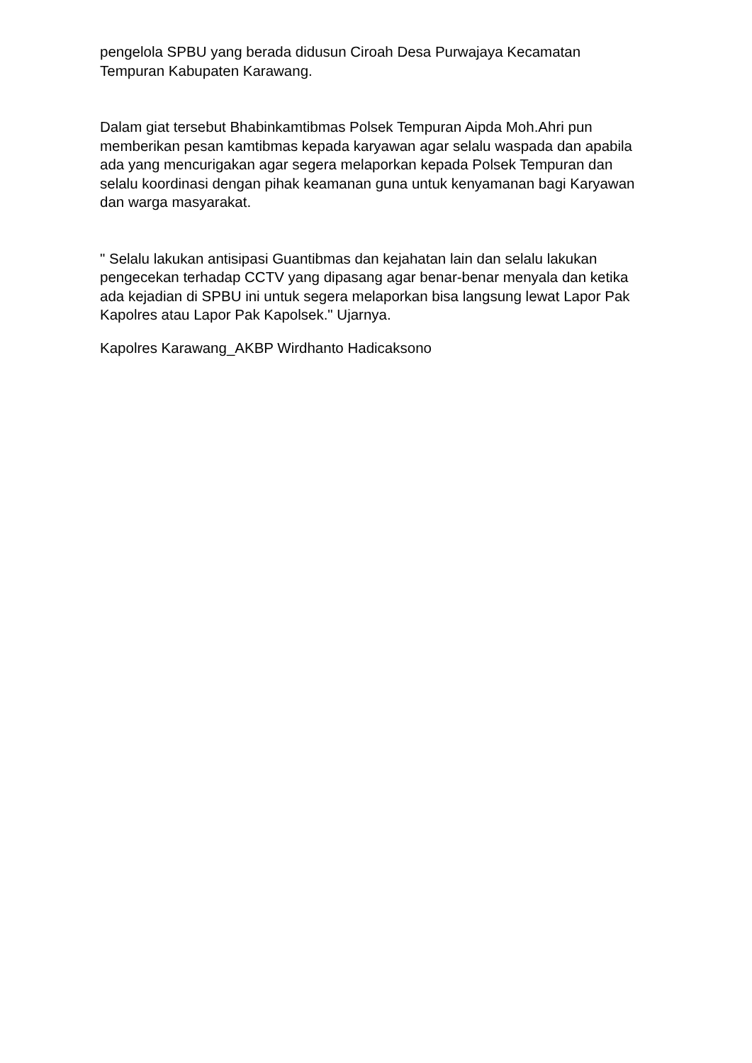pengelola SPBU yang berada didusun Ciroah Desa Purwajaya Kecamatan Tempuran Kabupaten Karawang.
Dalam giat tersebut Bhabinkamtibmas Polsek Tempuran Aipda Moh.Ahri pun memberikan pesan kamtibmas kepada karyawan agar selalu waspada dan apabila ada yang mencurigakan agar segera melaporkan kepada Polsek Tempuran dan selalu koordinasi dengan pihak keamanan guna untuk kenyamanan bagi Karyawan dan warga masyarakat.
" Selalu lakukan antisipasi Guantibmas dan kejahatan lain dan selalu lakukan pengecekan terhadap CCTV yang dipasang agar benar-benar menyala dan ketika ada kejadian di SPBU ini untuk segera melaporkan bisa langsung lewat Lapor Pak Kapolres atau Lapor Pak Kapolsek." Ujarnya.
Kapolres Karawang_AKBP Wirdhanto Hadicaksono